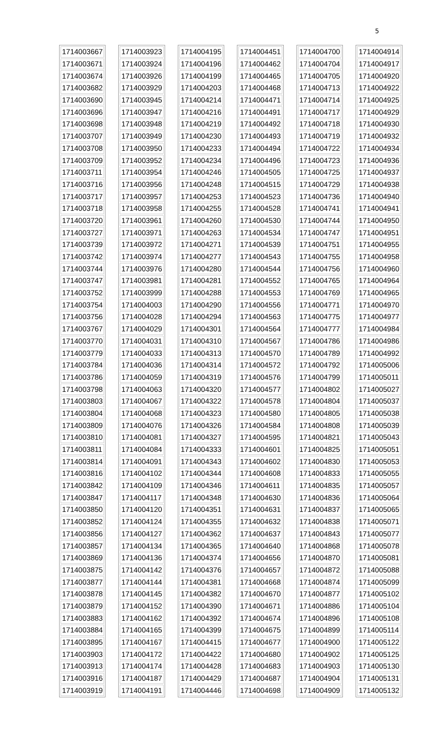5
| 1714003667 |
| 1714003671 |
| 1714003674 |
| 1714003682 |
| 1714003690 |
| 1714003696 |
| 1714003698 |
| 1714003707 |
| 1714003708 |
| 1714003709 |
| 1714003711 |
| 1714003716 |
| 1714003717 |
| 1714003718 |
| 1714003720 |
| 1714003727 |
| 1714003739 |
| 1714003742 |
| 1714003744 |
| 1714003747 |
| 1714003752 |
| 1714003754 |
| 1714003756 |
| 1714003767 |
| 1714003770 |
| 1714003779 |
| 1714003784 |
| 1714003786 |
| 1714003798 |
| 1714003803 |
| 1714003804 |
| 1714003809 |
| 1714003810 |
| 1714003811 |
| 1714003814 |
| 1714003816 |
| 1714003842 |
| 1714003847 |
| 1714003850 |
| 1714003852 |
| 1714003856 |
| 1714003857 |
| 1714003869 |
| 1714003875 |
| 1714003877 |
| 1714003878 |
| 1714003879 |
| 1714003883 |
| 1714003884 |
| 1714003895 |
| 1714003903 |
| 1714003913 |
| 1714003916 |
| 1714003919 |
| 1714003923 |
| 1714003924 |
| 1714003926 |
| 1714003929 |
| 1714003945 |
| 1714003947 |
| 1714003948 |
| 1714003949 |
| 1714003950 |
| 1714003952 |
| 1714003954 |
| 1714003956 |
| 1714003957 |
| 1714003958 |
| 1714003961 |
| 1714003971 |
| 1714003972 |
| 1714003974 |
| 1714003976 |
| 1714003981 |
| 1714003999 |
| 1714004003 |
| 1714004028 |
| 1714004029 |
| 1714004031 |
| 1714004033 |
| 1714004036 |
| 1714004059 |
| 1714004063 |
| 1714004067 |
| 1714004068 |
| 1714004076 |
| 1714004081 |
| 1714004084 |
| 1714004091 |
| 1714004102 |
| 1714004109 |
| 1714004117 |
| 1714004120 |
| 1714004124 |
| 1714004127 |
| 1714004134 |
| 1714004136 |
| 1714004142 |
| 1714004144 |
| 1714004145 |
| 1714004152 |
| 1714004162 |
| 1714004165 |
| 1714004167 |
| 1714004172 |
| 1714004174 |
| 1714004187 |
| 1714004191 |
| 1714004195 |
| 1714004196 |
| 1714004199 |
| 1714004203 |
| 1714004214 |
| 1714004216 |
| 1714004219 |
| 1714004230 |
| 1714004233 |
| 1714004234 |
| 1714004246 |
| 1714004248 |
| 1714004253 |
| 1714004255 |
| 1714004260 |
| 1714004263 |
| 1714004271 |
| 1714004277 |
| 1714004280 |
| 1714004281 |
| 1714004288 |
| 1714004290 |
| 1714004294 |
| 1714004301 |
| 1714004310 |
| 1714004313 |
| 1714004314 |
| 1714004319 |
| 1714004320 |
| 1714004322 |
| 1714004323 |
| 1714004326 |
| 1714004327 |
| 1714004333 |
| 1714004343 |
| 1714004344 |
| 1714004346 |
| 1714004348 |
| 1714004351 |
| 1714004355 |
| 1714004362 |
| 1714004365 |
| 1714004374 |
| 1714004376 |
| 1714004381 |
| 1714004382 |
| 1714004390 |
| 1714004392 |
| 1714004399 |
| 1714004415 |
| 1714004422 |
| 1714004428 |
| 1714004429 |
| 1714004446 |
| 1714004451 |
| 1714004462 |
| 1714004465 |
| 1714004468 |
| 1714004471 |
| 1714004491 |
| 1714004492 |
| 1714004493 |
| 1714004494 |
| 1714004496 |
| 1714004505 |
| 1714004515 |
| 1714004523 |
| 1714004528 |
| 1714004530 |
| 1714004534 |
| 1714004539 |
| 1714004543 |
| 1714004544 |
| 1714004552 |
| 1714004553 |
| 1714004556 |
| 1714004563 |
| 1714004564 |
| 1714004567 |
| 1714004570 |
| 1714004572 |
| 1714004576 |
| 1714004577 |
| 1714004578 |
| 1714004580 |
| 1714004584 |
| 1714004595 |
| 1714004601 |
| 1714004602 |
| 1714004608 |
| 1714004611 |
| 1714004630 |
| 1714004631 |
| 1714004632 |
| 1714004637 |
| 1714004640 |
| 1714004656 |
| 1714004657 |
| 1714004668 |
| 1714004670 |
| 1714004671 |
| 1714004674 |
| 1714004675 |
| 1714004677 |
| 1714004680 |
| 1714004683 |
| 1714004687 |
| 1714004698 |
| 1714004700 |
| 1714004704 |
| 1714004705 |
| 1714004713 |
| 1714004714 |
| 1714004717 |
| 1714004718 |
| 1714004719 |
| 1714004722 |
| 1714004723 |
| 1714004725 |
| 1714004729 |
| 1714004736 |
| 1714004741 |
| 1714004744 |
| 1714004747 |
| 1714004751 |
| 1714004755 |
| 1714004756 |
| 1714004765 |
| 1714004769 |
| 1714004771 |
| 1714004775 |
| 1714004777 |
| 1714004786 |
| 1714004789 |
| 1714004792 |
| 1714004799 |
| 1714004802 |
| 1714004804 |
| 1714004805 |
| 1714004808 |
| 1714004821 |
| 1714004825 |
| 1714004830 |
| 1714004833 |
| 1714004835 |
| 1714004836 |
| 1714004837 |
| 1714004838 |
| 1714004843 |
| 1714004868 |
| 1714004870 |
| 1714004872 |
| 1714004874 |
| 1714004877 |
| 1714004886 |
| 1714004896 |
| 1714004899 |
| 1714004900 |
| 1714004902 |
| 1714004903 |
| 1714004904 |
| 1714004909 |
| 1714004914 |
| 1714004917 |
| 1714004920 |
| 1714004922 |
| 1714004925 |
| 1714004929 |
| 1714004930 |
| 1714004932 |
| 1714004934 |
| 1714004936 |
| 1714004937 |
| 1714004938 |
| 1714004940 |
| 1714004941 |
| 1714004950 |
| 1714004951 |
| 1714004955 |
| 1714004958 |
| 1714004960 |
| 1714004964 |
| 1714004965 |
| 1714004970 |
| 1714004977 |
| 1714004984 |
| 1714004986 |
| 1714004992 |
| 1714005006 |
| 1714005011 |
| 1714005027 |
| 1714005037 |
| 1714005038 |
| 1714005039 |
| 1714005043 |
| 1714005051 |
| 1714005053 |
| 1714005055 |
| 1714005057 |
| 1714005064 |
| 1714005065 |
| 1714005071 |
| 1714005077 |
| 1714005078 |
| 1714005081 |
| 1714005088 |
| 1714005099 |
| 1714005102 |
| 1714005104 |
| 1714005108 |
| 1714005114 |
| 1714005122 |
| 1714005125 |
| 1714005130 |
| 1714005131 |
| 1714005132 |